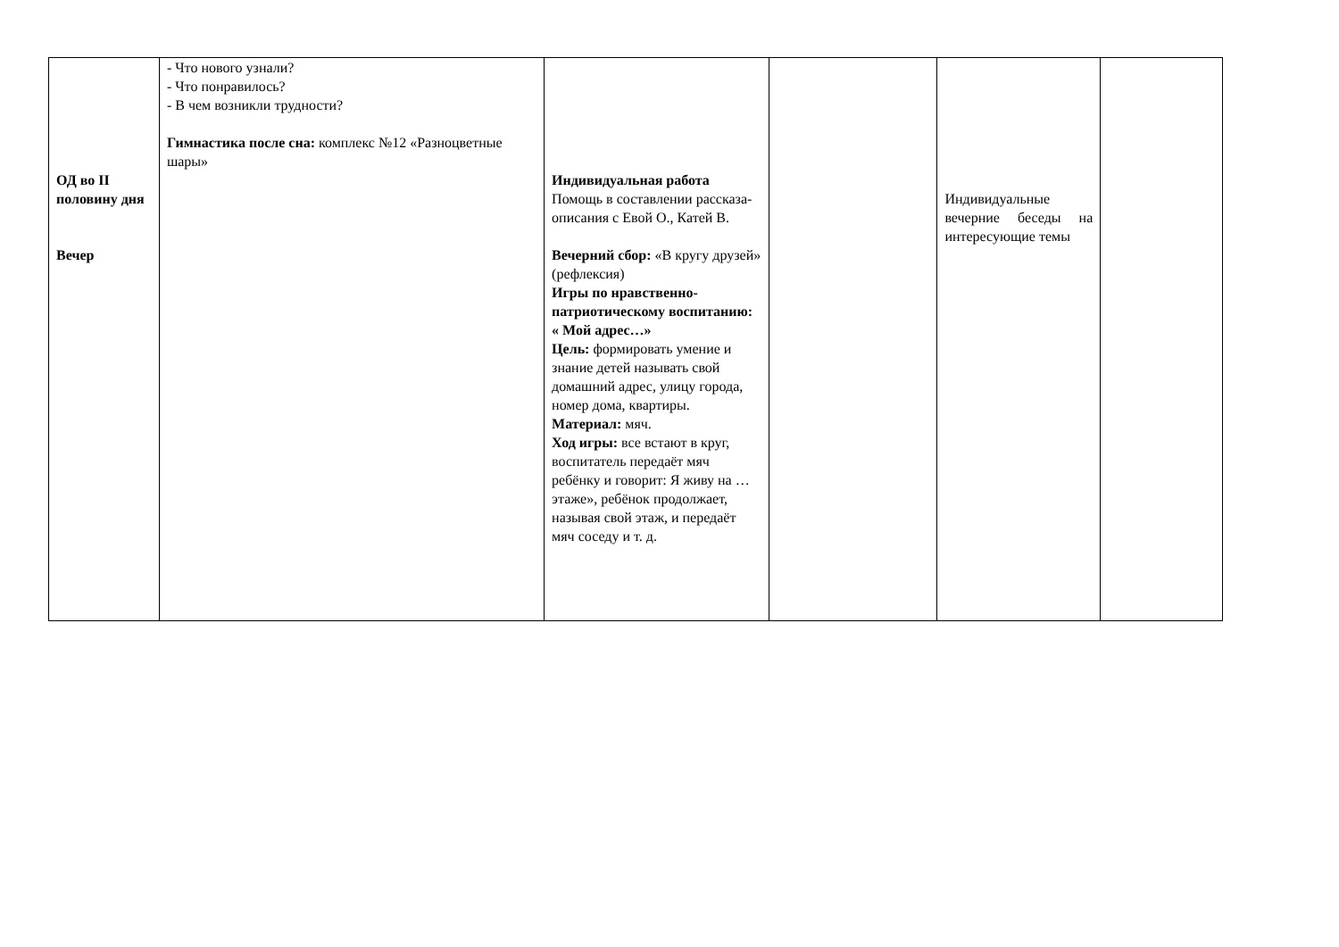| ОД во II половину дня Вечер | - Что нового узнали? - Что понравилось? - В чем возникли трудности? Гимнастика после сна: комплекс №12 «Разноцветные шары» | Индивидуальная работа Помощь в составлении рассказа-описания с Евой О., Катей В. Вечерний сбор: «В кругу друзей» (рефлексия) Игры по нравственно-патриотическому воспитанию: « Мой адрес…» Цель: формировать умение и знание детей называть свой домашний адрес, улицу города, номер дома, квартиры. Материал: мяч. Ход игры: все встают в круг, воспитатель передаёт мяч ребёнку и говорит: Я живу на … этаже», ребёнок продолжает, называя свой этаж, и передаёт мяч соседу и т. д. | | Индивидуальные вечерние беседы на интересующие темы | |